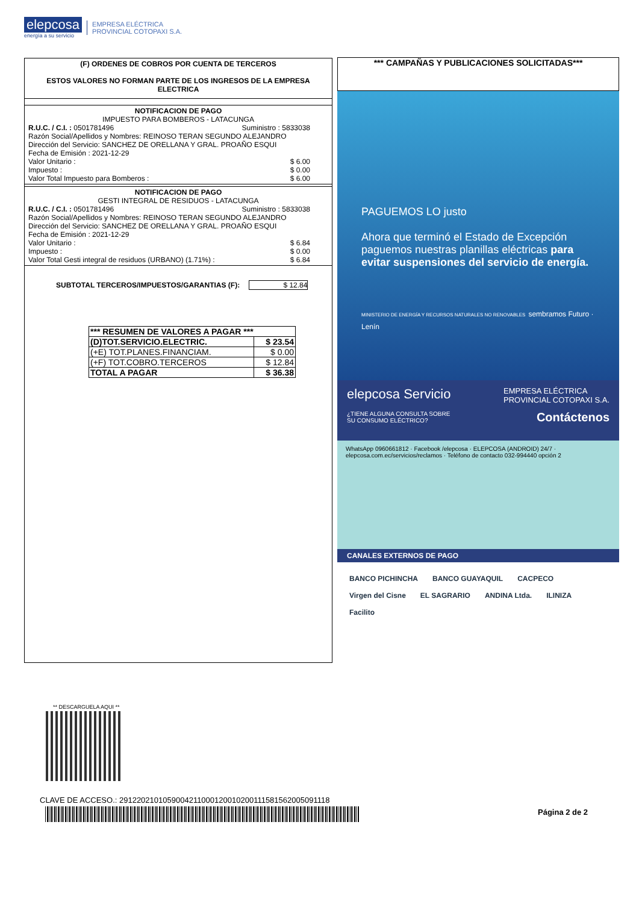elepcosa
energía a su servicio
EMPRESA ELÉCTRICA
PROVINCIAL COTOPAXI S.A.
(F) ORDENES DE COBROS POR CUENTA DE TERCEROS
ESTOS VALORES NO FORMAN PARTE DE LOS INGRESOS DE LA EMPRESA ELECTRICA
NOTIFICACION DE PAGO
IMPUESTO PARA BOMBEROS - LATACUNGA
R.U.C. / C.I. : 0501781496 Suministro : 5833038
Razón Social/Apellidos y Nombres: REINOSO TERAN SEGUNDO ALEJANDRO
Dirección del Servicio: SANCHEZ DE ORELLANA Y GRAL. PROAÑO ESQUI
Fecha de Emisión : 2021-12-29
Valor Unitario : $ 6.00
Impuesto : $ 0.00
Valor Total Impuesto para Bomberos : $ 6.00
NOTIFICACION DE PAGO
GESTI INTEGRAL DE RESIDUOS - LATACUNGA
R.U.C. / C.I. : 0501781496 Suministro : 5833038
Razón Social/Apellidos y Nombres: REINOSO TERAN SEGUNDO ALEJANDRO
Dirección del Servicio: SANCHEZ DE ORELLANA Y GRAL. PROAÑO ESQUI
Fecha de Emisión : 2021-12-29
Valor Unitario : $ 6.84
Impuesto : $ 0.00
Valor Total Gesti integral de residuos (URBANO) (1.71%) : $ 6.84
SUBTOTAL TERCEROS/IMPUESTOS/GARANTIAS (F): $ 12.84
| *** RESUMEN DE VALORES A PAGAR *** | |
| (D)TOT.SERVICIO.ELECTRIC. | $ 23.54 |
| (+E) TOT.PLANES.FINANCIAM. | $ 0.00 |
| (+F) TOT.COBRO.TERCEROS | $ 12.84 |
| TOTAL A PAGAR | $ 36.38 |
*** CAMPAÑAS Y PUBLICACIONES SOLICITADAS***
PAGUEMOS LO justo
Ahora que terminó el Estado de Excepción paguemos nuestras planillas eléctricas para evitar suspensiones del servicio de energía.
MINISTERIO DE ENERGÍA Y RECURSOS NATURALES NO RENOVABLES sembramos Futuro · Lenín
elepcosa Servicio EMPRESA ELÉCTRICA
PROVINCIAL COTOPAXI S.A.
¿TIENE ALGUNA CONSULTA SOBRE
SU CONSUMO ELÉCTRICO? Contáctenos
WhatsApp 0960661812 · Facebook /elepcosa · ELEPCOSA (ANDROID) 24/7 · elepcosa.com.ec/servicios/reclamos · Teléfono de contacto 032-994440 opción 2
CANALES EXTERNOS DE PAGO
BANCO PICHINCHA BANCO GUAYAQUIL CACPECO Virgen del Cisne EL SAGRARIO ANDINA Ltda. ILINIZA Facilito
** DESCARGUELA AQUI **
CLAVE DE ACCESO.: 2912202101059004211000120010200111581562005091118
Página 2 de 2